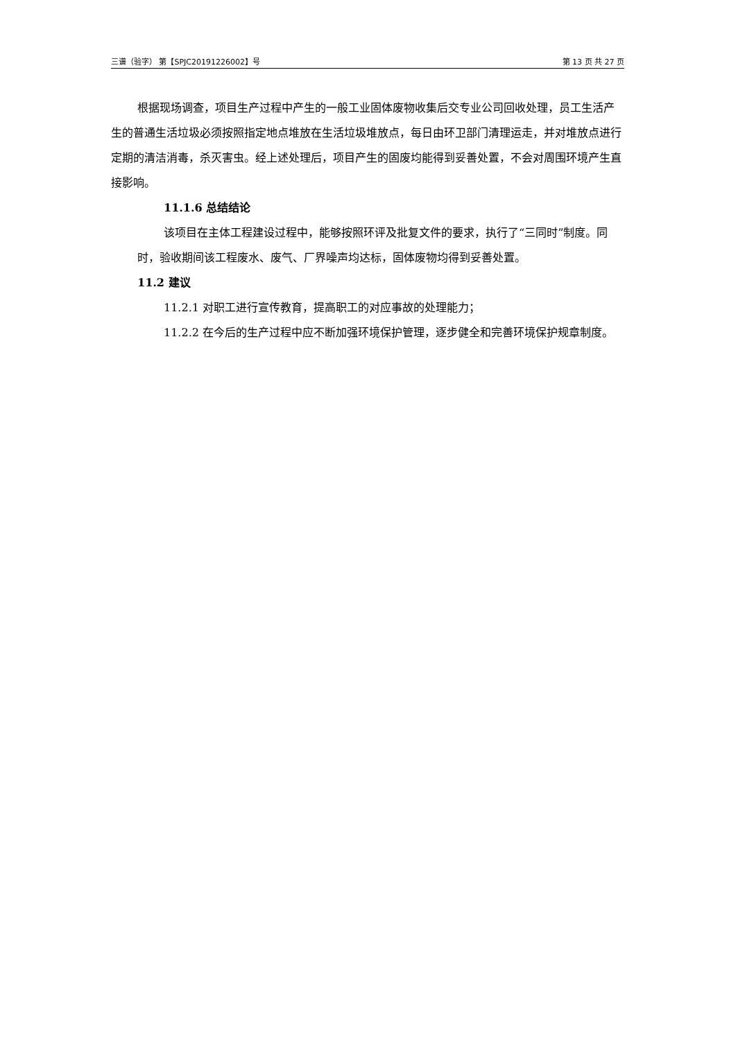三谱（验字） 第【SPJC20191226002】号 第 13 页 共 27 页
根据现场调查，项目生产过程中产生的一般工业固体废物收集后交专业公司回收处理，员工生活产生的普通生活垃圾必须按照指定地点堆放在生活垃圾堆放点，每日由环卫部门清理运走，并对堆放点进行定期的清洁消毒，杀灭害虫。经上述处理后，项目产生的固废均能得到妥善处置，不会对周围环境产生直接影响。
11.1.6 总结结论
该项目在主体工程建设过程中，能够按照环评及批复文件的要求，执行了“三同时”制度。同时，验收期间该工程废水、废气、厂界噪声均达标，固体废物均得到妥善处置。
11.2 建议
11.2.1 对职工进行宣传教育，提高职工的对应事故的处理能力；
11.2.2 在今后的生产过程中应不断加强环境保护管理，逐步健全和完善环境保护规章制度。